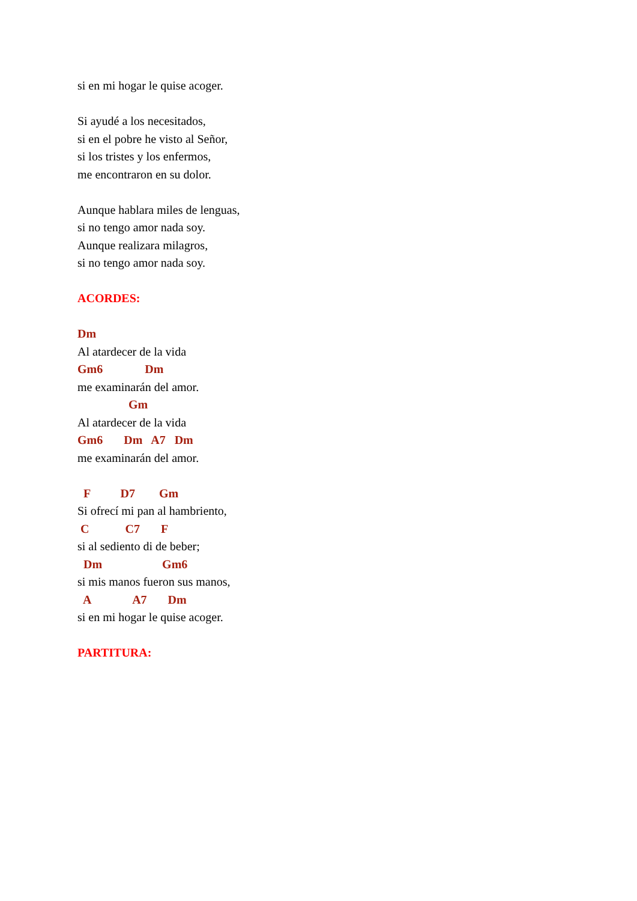si en mi hogar le quise acoger.
Si ayudé a los necesitados,
si en el pobre he visto al Señor,
si los tristes y los enfermos,
me encontraron en su dolor.
Aunque hablara miles de lenguas,
si no tengo amor nada soy.
Aunque realizara milagros,
si no tengo amor nada soy.
ACORDES:
Dm
Al atardecer de la vida
Gm6 Dm
me examinarán del amor.
Gm
Al atardecer de la vida
Gm6 Dm A7 Dm
me examinarán del amor.
F D7 Gm
Si ofrecí mi pan al hambriento,
C C7 F
si al sediento di de beber;
Dm Gm6
si mis manos fueron sus manos,
A A7 Dm
si en mi hogar le quise acoger.
PARTITURA: